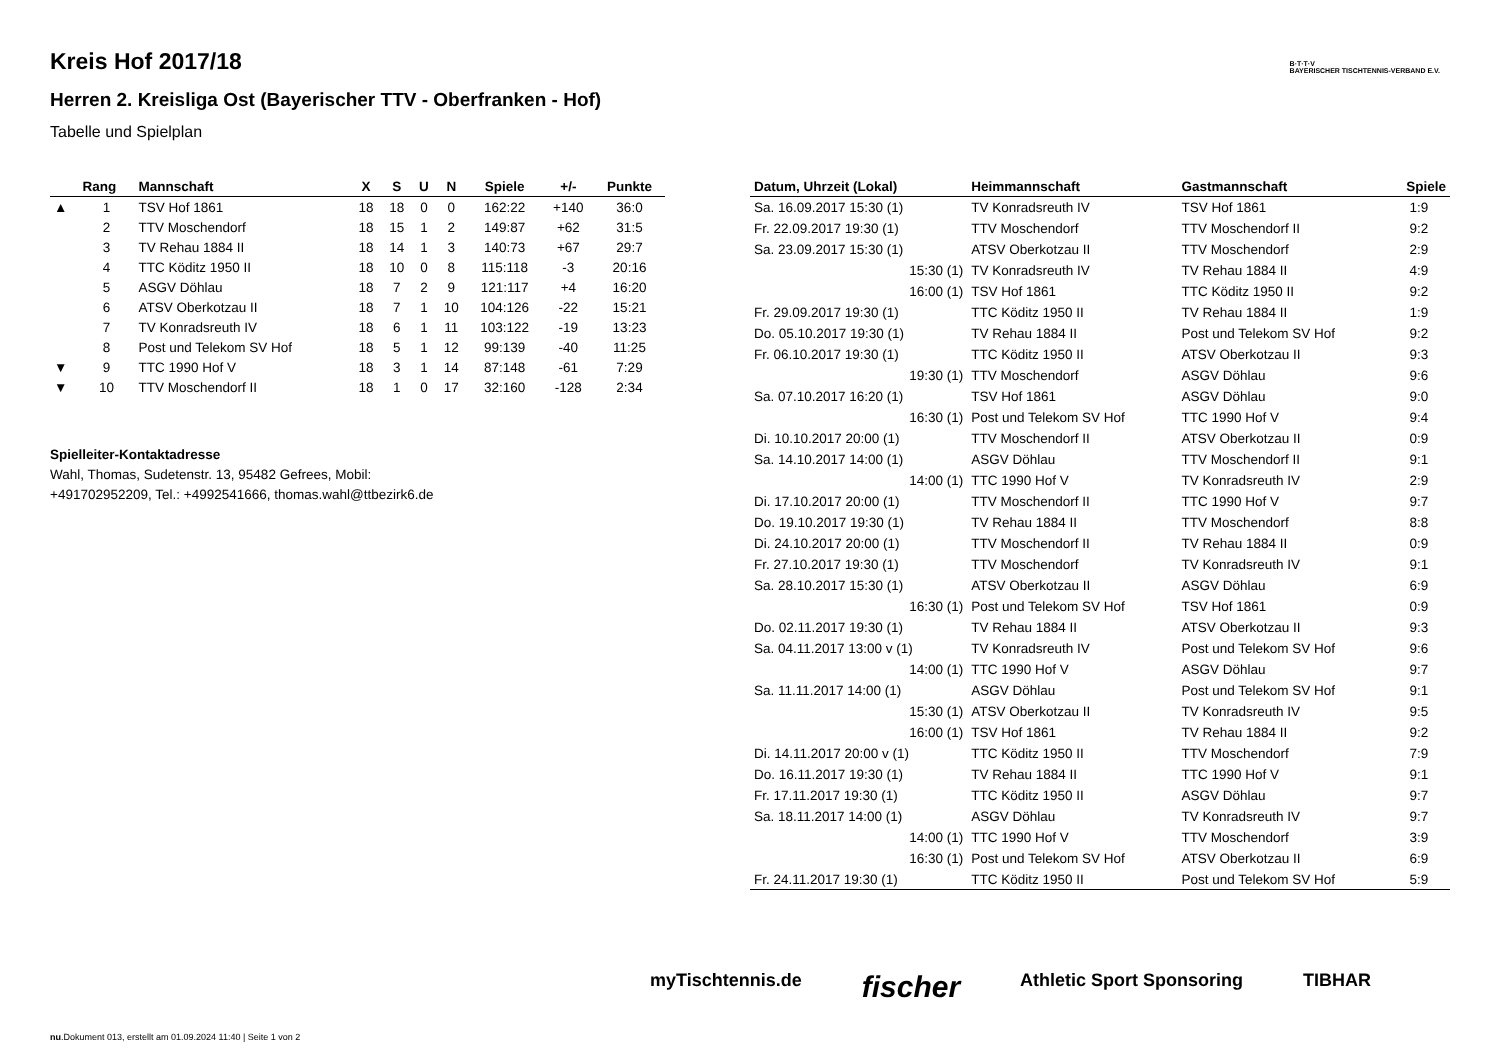Kreis Hof 2017/18
Herren 2. Kreisliga Ost (Bayerischer TTV - Oberfranken - Hof)
Tabelle und Spielplan
B·T·T·V
BAYERISCHER TISCHTENNIS-VERBAND E.V.
| | Rang | Mannschaft | X | S | U | N | Spiele | +/- | Punkte |
| --- | --- | --- | --- | --- | --- | --- | --- | --- | --- |
| ▲ | 1 | TSV Hof 1861 | 18 | 18 | 0 | 0 | 162:22 | +140 | 36:0 |
| | 2 | TTV Moschendorf | 18 | 15 | 1 | 2 | 149:87 | +62 | 31:5 |
| | 3 | TV Rehau 1884 II | 18 | 14 | 1 | 3 | 140:73 | +67 | 29:7 |
| | 4 | TTC Köditz 1950 II | 18 | 10 | 0 | 8 | 115:118 | -3 | 20:16 |
| | 5 | ASGV Döhlau | 18 | 7 | 2 | 9 | 121:117 | +4 | 16:20 |
| | 6 | ATSV Oberkotzau II | 18 | 7 | 1 | 10 | 104:126 | -22 | 15:21 |
| | 7 | TV Konradsreuth IV | 18 | 6 | 1 | 11 | 103:122 | -19 | 13:23 |
| | 8 | Post und Telekom SV Hof | 18 | 5 | 1 | 12 | 99:139 | -40 | 11:25 |
| ▼ | 9 | TTC 1990 Hof V | 18 | 3 | 1 | 14 | 87:148 | -61 | 7:29 |
| ▼ | 10 | TTV Moschendorf II | 18 | 1 | 0 | 17 | 32:160 | -128 | 2:34 |
Spielleiter-Kontaktadresse
Wahl, Thomas, Sudetenstr. 13, 95482 Gefrees, Mobil:
+491702952209, Tel.: +4992541666, thomas.wahl@ttbezirk6.de
| Datum, Uhrzeit (Lokal) | Heimmannschaft | Gastmannschaft | Spiele |
| --- | --- | --- | --- |
| Sa. 16.09.2017 15:30 (1) | TV Konradsreuth IV | TSV Hof 1861 | 1:9 |
| Fr. 22.09.2017 19:30 (1) | TTV Moschendorf | TTV Moschendorf II | 9:2 |
| Sa. 23.09.2017 15:30 (1) | ATSV Oberkotzau II | TTV Moschendorf | 2:9 |
| 15:30 (1) | TV Konradsreuth IV | TV Rehau 1884 II | 4:9 |
| 16:00 (1) | TSV Hof 1861 | TTC Köditz 1950 II | 9:2 |
| Fr. 29.09.2017 19:30 (1) | TTC Köditz 1950 II | TV Rehau 1884 II | 1:9 |
| Do. 05.10.2017 19:30 (1) | TV Rehau 1884 II | Post und Telekom SV Hof | 9:2 |
| Fr. 06.10.2017 19:30 (1) | TTC Köditz 1950 II | ATSV Oberkotzau II | 9:3 |
| 19:30 (1) | TTV Moschendorf | ASGV Döhlau | 9:6 |
| Sa. 07.10.2017 16:20 (1) | TSV Hof 1861 | ASGV Döhlau | 9:0 |
| 16:30 (1) | Post und Telekom SV Hof | TTC 1990 Hof V | 9:4 |
| Di. 10.10.2017 20:00 (1) | TTV Moschendorf II | ATSV Oberkotzau II | 0:9 |
| Sa. 14.10.2017 14:00 (1) | ASGV Döhlau | TTV Moschendorf II | 9:1 |
| 14:00 (1) | TTC 1990 Hof V | TV Konradsreuth IV | 2:9 |
| Di. 17.10.2017 20:00 (1) | TTV Moschendorf II | TTC 1990 Hof V | 9:7 |
| Do. 19.10.2017 19:30 (1) | TV Rehau 1884 II | TTV Moschendorf | 8:8 |
| Di. 24.10.2017 20:00 (1) | TTV Moschendorf II | TV Rehau 1884 II | 0:9 |
| Fr. 27.10.2017 19:30 (1) | TTV Moschendorf | TV Konradsreuth IV | 9:1 |
| Sa. 28.10.2017 15:30 (1) | ATSV Oberkotzau II | ASGV Döhlau | 6:9 |
| 16:30 (1) | Post und Telekom SV Hof | TSV Hof 1861 | 0:9 |
| Do. 02.11.2017 19:30 (1) | TV Rehau 1884 II | ATSV Oberkotzau II | 9:3 |
| Sa. 04.11.2017 13:00 v (1) | TV Konradsreuth IV | Post und Telekom SV Hof | 9:6 |
| 14:00 (1) | TTC 1990 Hof V | ASGV Döhlau | 9:7 |
| Sa. 11.11.2017 14:00 (1) | ASGV Döhlau | Post und Telekom SV Hof | 9:1 |
| 15:30 (1) | ATSV Oberkotzau II | TV Konradsreuth IV | 9:5 |
| 16:00 (1) | TSV Hof 1861 | TV Rehau 1884 II | 9:2 |
| Di. 14.11.2017 20:00 v (1) | TTC Köditz 1950 II | TTV Moschendorf | 7:9 |
| Do. 16.11.2017 19:30 (1) | TV Rehau 1884 II | TTC 1990 Hof V | 9:1 |
| Fr. 17.11.2017 19:30 (1) | TTC Köditz 1950 II | ASGV Döhlau | 9:7 |
| Sa. 18.11.2017 14:00 (1) | ASGV Döhlau | TV Konradsreuth IV | 9:7 |
| 14:00 (1) | TTC 1990 Hof V | TTV Moschendorf | 3:9 |
| 16:30 (1) | Post und Telekom SV Hof | ATSV Oberkotzau II | 6:9 |
| Fr. 24.11.2017 19:30 (1) | TTC Köditz 1950 II | Post und Telekom SV Hof | 5:9 |
myTischtennis.de fischer Athletic Sport Sponsoring TIBHAR
nu.Dokument 013, erstellt am 01.09.2024 11:40 | Seite 1 von 2